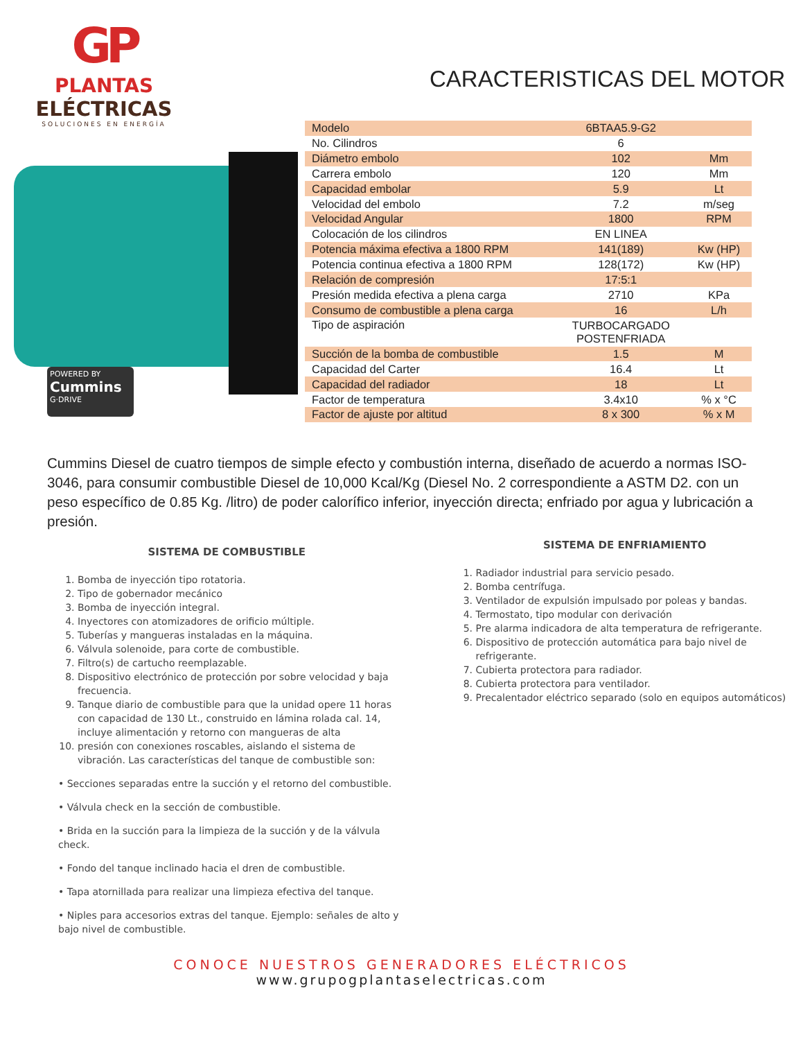GP
PLANTAS
ELÉCTRICAS
SOLUCIONES EN ENERGÍA
CARACTERISTICAS DEL MOTOR
POWERED BY
Cummins
G·DRIVE
| Modelo | 6BTAA5.9-G2 | |
| No. Cilindros | 6 | |
| Diámetro embolo | 102 | Mm |
| Carrera embolo | 120 | Mm |
| Capacidad embolar | 5.9 | Lt |
| Velocidad del embolo | 7.2 | m/seg |
| Velocidad Angular | 1800 | RPM |
| Colocación de los cilindros | EN LINEA | |
| Potencia máxima efectiva a 1800 RPM | 141(189) | Kw (HP) |
| Potencia continua efectiva a 1800 RPM | 128(172) | Kw (HP) |
| Relación de compresión | 17:5:1 | |
| Presión medida efectiva a plena carga | 2710 | KPa |
| Consumo de combustible a plena carga | 16 | L/h |
| Tipo de aspiración | TURBOCARGADO POSTENFRIADA | |
| Succión de la bomba de combustible | 1.5 | M |
| Capacidad del Carter | 16.4 | Lt |
| Capacidad del radiador | 18 | Lt |
| Factor de temperatura | 3.4x10 | % x °C |
| Factor de ajuste por altitud | 8 x 300 | % x M |
Cummins Diesel de cuatro tiempos de simple efecto y combustión interna, diseñado de acuerdo a normas ISO-3046, para consumir combustible Diesel de 10,000 Kcal/Kg (Diesel No. 2 correspondiente a ASTM D2. con un peso específico de 0.85 Kg. /litro) de poder calorífico inferior, inyección directa; enfriado por agua y lubricación a presión.
SISTEMA DE COMBUSTIBLE
1. Bomba de inyección tipo rotatoria.
2. Tipo de gobernador mecánico
3. Bomba de inyección integral.
4. Inyectores con atomizadores de orificio múltiple.
5. Tuberías y mangueras instaladas en la máquina.
6. Válvula solenoide, para corte de combustible.
7. Filtro(s) de cartucho reemplazable.
8. Dispositivo electrónico de protección por sobre velocidad y baja frecuencia.
9. Tanque diario de combustible para que la unidad opere 11 horas con capacidad de 130 Lt., construido en lámina rolada cal. 14, incluye alimentación y retorno con mangueras de alta
10. presión con conexiones roscables, aislando el sistema de vibración. Las características del tanque de combustible son:
• Secciones separadas entre la succión y el retorno del combustible.
• Válvula check en la sección de combustible.
• Brida en la succión para la limpieza de la succión y de la válvula check.
• Fondo del tanque inclinado hacia el dren de combustible.
• Tapa atornillada para realizar una limpieza efectiva del tanque.
• Niples para accesorios extras del tanque. Ejemplo: señales de alto y bajo nivel de combustible.
SISTEMA DE ENFRIAMIENTO
1. Radiador industrial para servicio pesado.
2. Bomba centrífuga.
3. Ventilador de expulsión impulsado por poleas y bandas.
4. Termostato, tipo modular con derivación
5. Pre alarma indicadora de alta temperatura de refrigerante.
6. Dispositivo de protección automática para bajo nivel de refrigerante.
7. Cubierta protectora para radiador.
8. Cubierta protectora para ventilador.
9. Precalentador eléctrico separado (solo en equipos automáticos)
CONOCE NUESTROS GENERADORES ELÉCTRICOS
www.grupogplantaselectricas.com